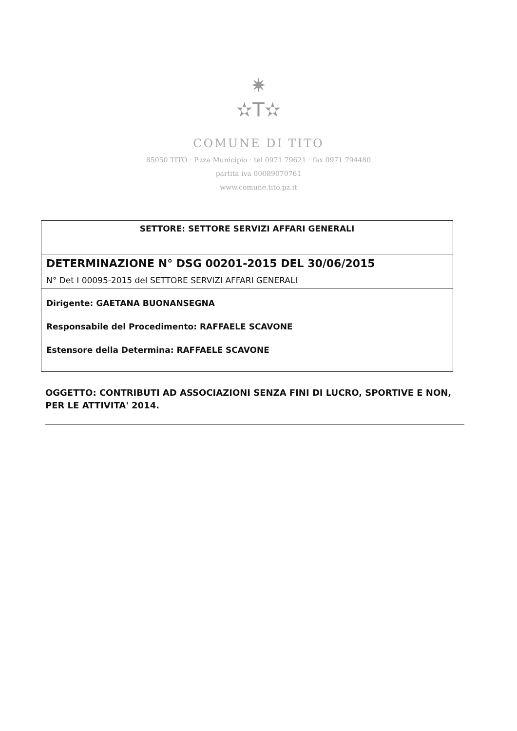✷
✫T✫
COMUNE DI TITO
85050 TITO · P.zza Municipio · tel 0971 79621 · fax 0971 794480
partita iva 00089070761
www.comune.tito.pz.it
| SETTORE: SETTORE SERVIZI AFFARI GENERALI |
| DETERMINAZIONE N° DSG 00201-2015 DEL 30/06/2015 |
| N° Det I 00095-2015 del SETTORE SERVIZI AFFARI GENERALI |
| Dirigente: GAETANA BUONANSEGNA Responsabile del Procedimento: RAFFAELE SCAVONE Estensore della Determina: RAFFAELE SCAVONE |
OGGETTO: CONTRIBUTI AD ASSOCIAZIONI SENZA FINI DI LUCRO, SPORTIVE E NON, PER LE ATTIVITA' 2014.